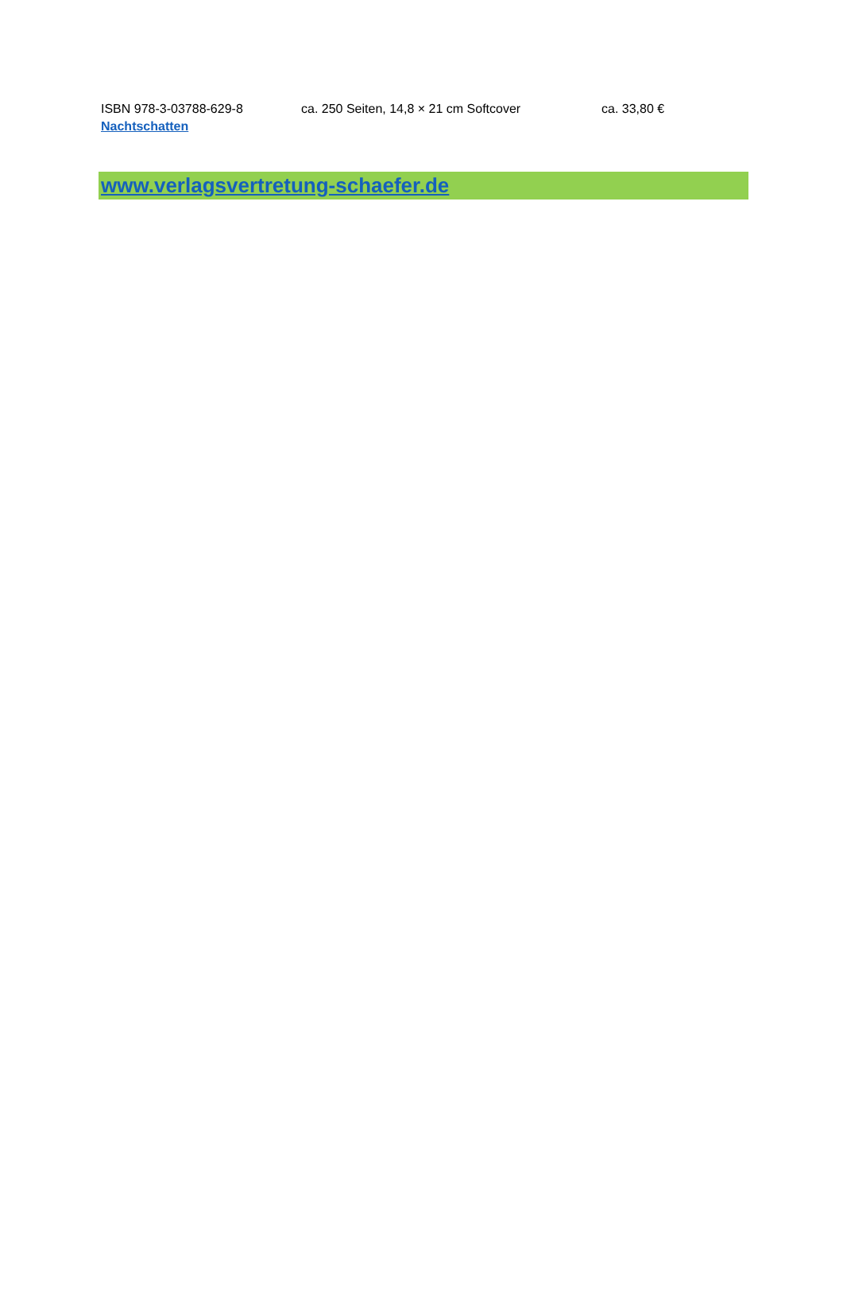ISBN 978-3-03788-629-8 ca. 250 Seiten, 14,8 × 21 cm Softcover ca. 33,80 €
Nachtschatten
www.verlagsvertretung-schaefer.de